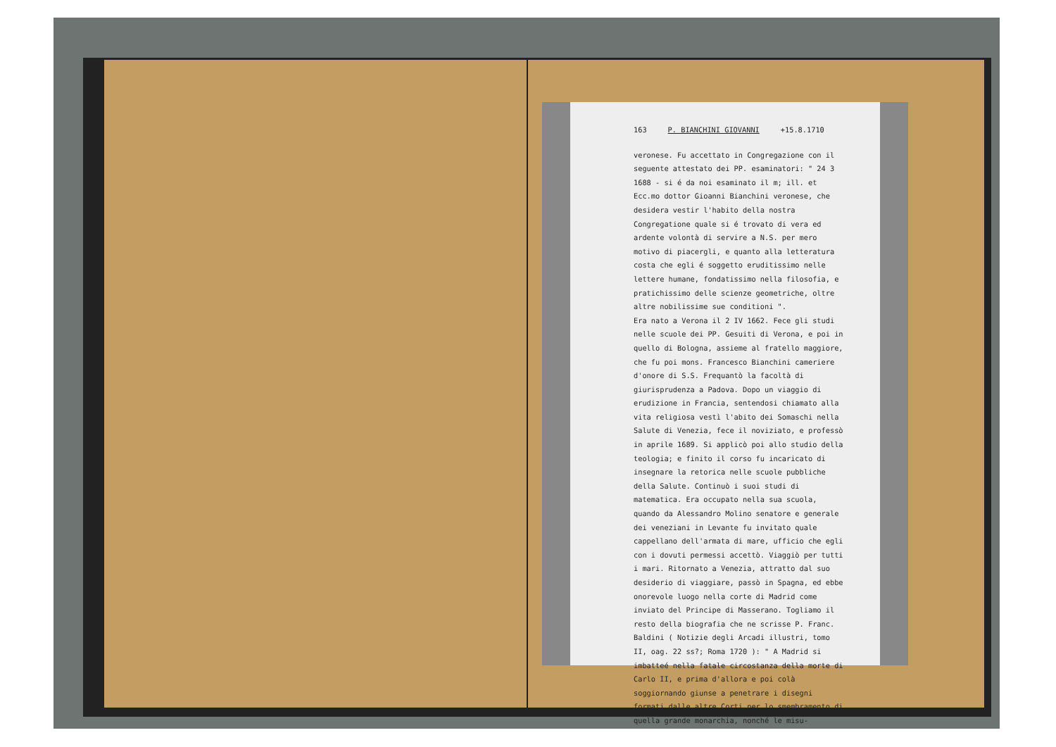163 P. BIANCHINI GIOVANNI +15.8.1710
veronese. Fu accettato in Congregazione con il seguente attestato dei PP. esaminatori: " 24 3 1688 - si é da noi esaminato il m; ill. et Ecc.mo dottor Gioanni Bianchini veronese, che desidera vestir l'habito della nostra Congregatione quale si é trovato di vera ed ardente volontà di servire a N.S. per mero motivo di piacergli, e quanto alla letteratura costa che egli é soggetto eruditissimo nelle lettere humane, fondatissimo nella filosofia, e pratichissimo delle scienze geometriche, oltre altre nobilissime sue conditioni ".
Era nato a Verona il 2 IV 1662. Fece gli studi nelle scuole dei PP. Gesuiti di Verona, e poi in quello di Bologna, assieme al fratello maggiore, che fu poi mons. Francesco Bianchini cameriere d'onore di S.S. Frequantò la facoltà di giurisprudenza a Padova. Dopo un viaggio di erudizione in Francia, sentendosi chiamato alla vita religiosa vestì l'abito dei Somaschi nella Salute di Venezia, fece il noviziato, e professò in aprile 1689. Si applicò poi allo studio della teologia; e finito il corso fu incaricato di insegnare la retorica nelle scuole pubbliche della Salute. Continuò i suoi studi di matematica. Era occupato nella sua scuola, quando da Alessandro Molino senatore e generale dei veneziani in Levante fu invitato quale cappellano dell'armata di mare, ufficio che egli con i dovuti permessi accettò. Viaggiò per tutti i mari. Ritornato a Venezia, attratto dal suo desiderio di viaggiare, passò in Spagna, ed ebbe onorevole luogo nella corte di Madrid come inviato del Principe di Masserano. Togliamo il resto della biografia che ne scrisse P. Franc. Baldini ( Notizie degli Arcadi illustri, tomo II, oag. 22 ss?; Roma 1720 ): " A Madrid si imbatteé nella fatale circostanza della morte di Carlo II, e prima d'allora e poi colà soggiornando giunse a penetrare i disegni formati dalle altre Corti per lo smembramento di quella grande monarchia, nonché le misu-